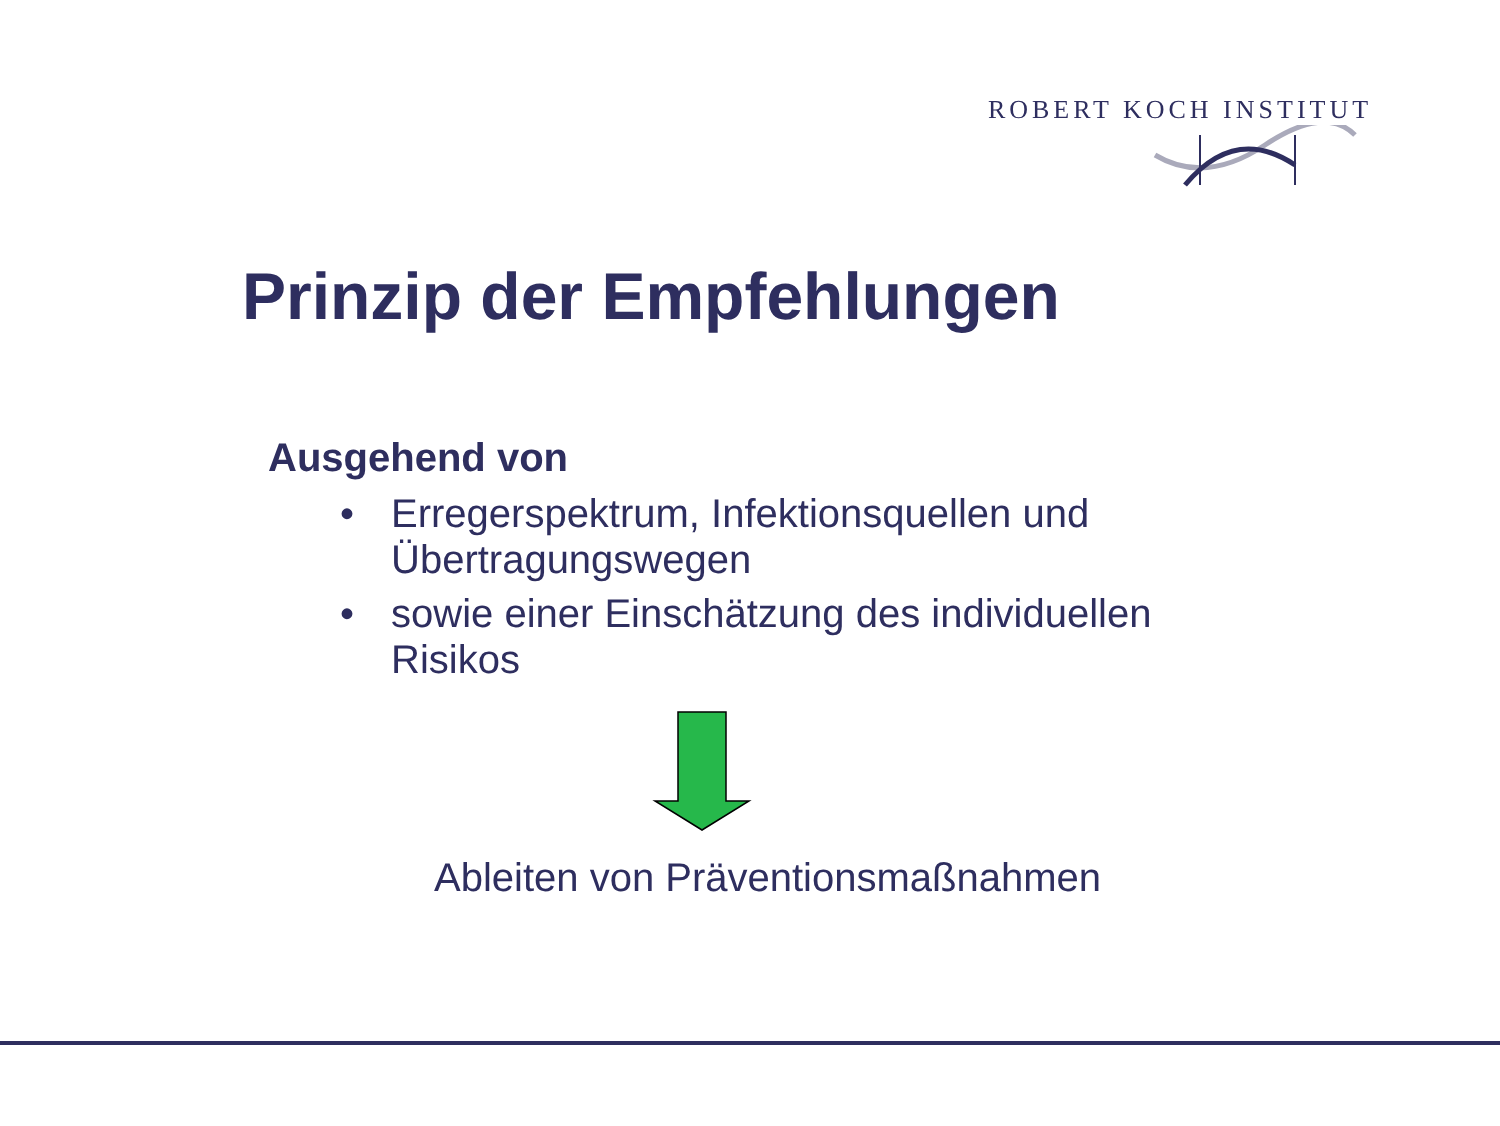ROBERT KOCH INSTITUT
Prinzip der Empfehlungen
Ausgehend von
• Erregerspektrum, Infektionsquellen und Übertragungswegen
• sowie einer Einschätzung des individuellen Risikos
Ableiten von Präventionsmaßnahmen